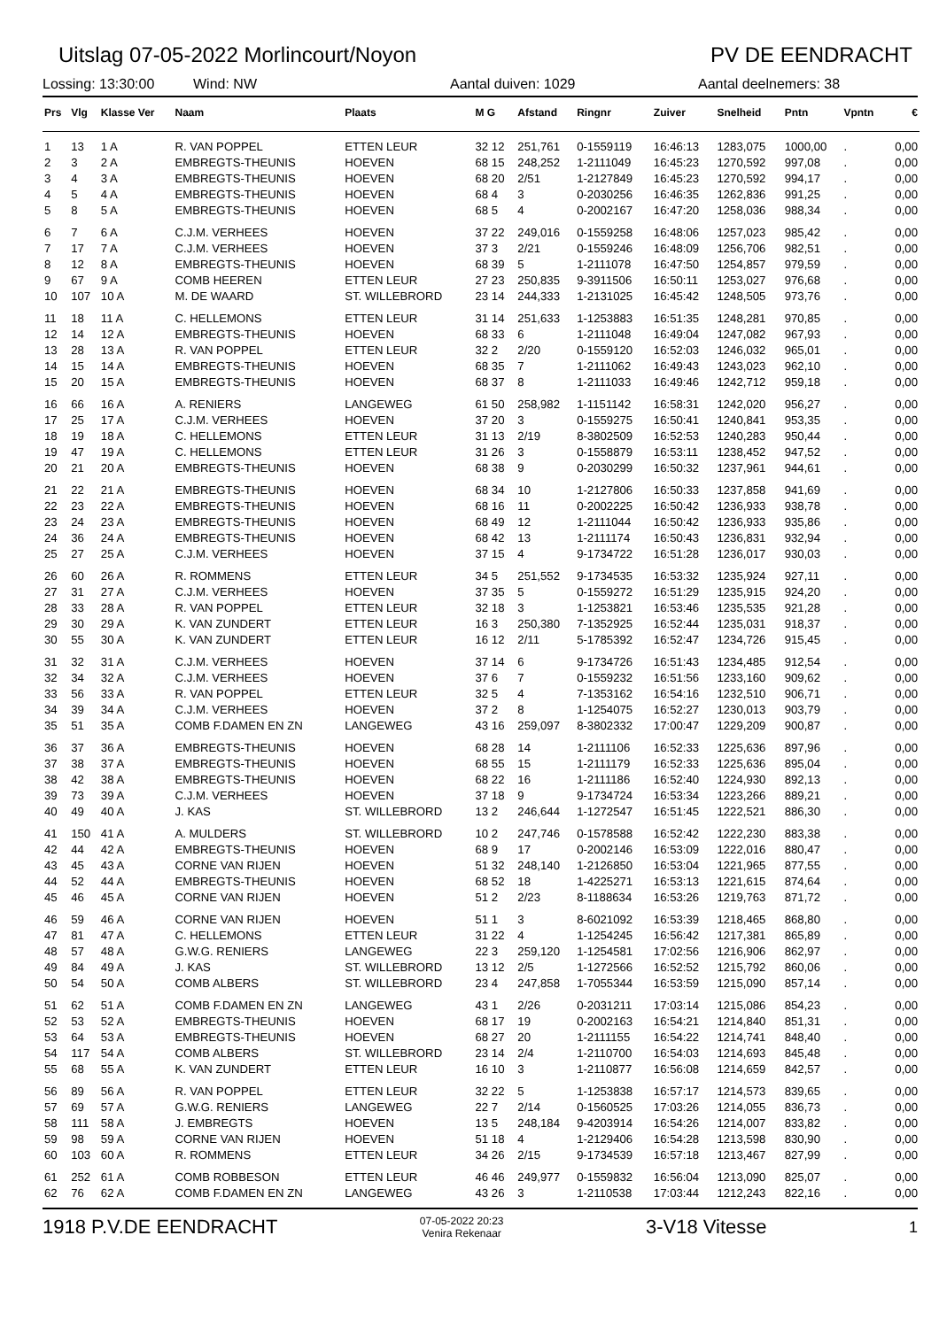Uitslag 07-05-2022 Morlincourt/Noyon PV DE EENDRACHT
Lossing: 13:30:00 Wind: NW Aantal duiven: 1029 Aantal deelnemers: 38
| Prs | Vlg | Klasse Ver | Naam | Plaats | M G | Afstand | Ringnr | Zuiver | Snelheid | Pntn | Vpntn | € |
| --- | --- | --- | --- | --- | --- | --- | --- | --- | --- | --- | --- | --- |
| 1 | 13 | 1 A | R. VAN POPPEL | ETTEN LEUR | 32 12 | 251,761 | 0-1559119 | 16:46:13 | 1283,075 | 1000,00 | . | 0,00 |
| 2 | 3 | 2 A | EMBREGTS-THEUNIS | HOEVEN | 68 15 | 248,252 | 1-2111049 | 16:45:23 | 1270,592 | 997,08 | . | 0,00 |
| 3 | 4 | 3 A | EMBREGTS-THEUNIS | HOEVEN | 68 20 | 2/51 | 1-2127849 | 16:45:23 | 1270,592 | 994,17 | . | 0,00 |
| 4 | 5 | 4 A | EMBREGTS-THEUNIS | HOEVEN | 68 4 | 3 | 0-2030256 | 16:46:35 | 1262,836 | 991,25 | . | 0,00 |
| 5 | 8 | 5 A | EMBREGTS-THEUNIS | HOEVEN | 68 5 | 4 | 0-2002167 | 16:47:20 | 1258,036 | 988,34 | . | 0,00 |
| 6 | 7 | 6 A | C.J.M. VERHEES | HOEVEN | 37 22 | 249,016 | 0-1559258 | 16:48:06 | 1257,023 | 985,42 | . | 0,00 |
| 7 | 17 | 7 A | C.J.M. VERHEES | HOEVEN | 37 3 | 2/21 | 0-1559246 | 16:48:09 | 1256,706 | 982,51 | . | 0,00 |
| 8 | 12 | 8 A | EMBREGTS-THEUNIS | HOEVEN | 68 39 | 5 | 1-2111078 | 16:47:50 | 1254,857 | 979,59 | . | 0,00 |
| 9 | 67 | 9 A | COMB HEEREN | ETTEN LEUR | 27 23 | 250,835 | 9-3911506 | 16:50:11 | 1253,027 | 976,68 | . | 0,00 |
| 10 | 107 | 10 A | M. DE WAARD | ST. WILLEBRORD | 23 14 | 244,333 | 1-2131025 | 16:45:42 | 1248,505 | 973,76 | . | 0,00 |
| 11 | 18 | 11 A | C. HELLEMONS | ETTEN LEUR | 31 14 | 251,633 | 1-1253883 | 16:51:35 | 1248,281 | 970,85 | . | 0,00 |
| 12 | 14 | 12 A | EMBREGTS-THEUNIS | HOEVEN | 68 33 | 6 | 1-2111048 | 16:49:04 | 1247,082 | 967,93 | . | 0,00 |
| 13 | 28 | 13 A | R. VAN POPPEL | ETTEN LEUR | 32 2 | 2/20 | 0-1559120 | 16:52:03 | 1246,032 | 965,01 | . | 0,00 |
| 14 | 15 | 14 A | EMBREGTS-THEUNIS | HOEVEN | 68 35 | 7 | 1-2111062 | 16:49:43 | 1243,023 | 962,10 | . | 0,00 |
| 15 | 20 | 15 A | EMBREGTS-THEUNIS | HOEVEN | 68 37 | 8 | 1-2111033 | 16:49:46 | 1242,712 | 959,18 | . | 0,00 |
| 16 | 66 | 16 A | A. RENIERS | LANGEWEG | 61 50 | 258,982 | 1-1151142 | 16:58:31 | 1242,020 | 956,27 | . | 0,00 |
| 17 | 25 | 17 A | C.J.M. VERHEES | HOEVEN | 37 20 | 3 | 0-1559275 | 16:50:41 | 1240,841 | 953,35 | . | 0,00 |
| 18 | 19 | 18 A | C. HELLEMONS | ETTEN LEUR | 31 13 | 2/19 | 8-3802509 | 16:52:53 | 1240,283 | 950,44 | . | 0,00 |
| 19 | 47 | 19 A | C. HELLEMONS | ETTEN LEUR | 31 26 | 3 | 0-1558879 | 16:53:11 | 1238,452 | 947,52 | . | 0,00 |
| 20 | 21 | 20 A | EMBREGTS-THEUNIS | HOEVEN | 68 38 | 9 | 0-2030299 | 16:50:32 | 1237,961 | 944,61 | . | 0,00 |
| 21 | 22 | 21 A | EMBREGTS-THEUNIS | HOEVEN | 68 34 | 10 | 1-2127806 | 16:50:33 | 1237,858 | 941,69 | . | 0,00 |
| 22 | 23 | 22 A | EMBREGTS-THEUNIS | HOEVEN | 68 16 | 11 | 0-2002225 | 16:50:42 | 1236,933 | 938,78 | . | 0,00 |
| 23 | 24 | 23 A | EMBREGTS-THEUNIS | HOEVEN | 68 49 | 12 | 1-2111044 | 16:50:42 | 1236,933 | 935,86 | . | 0,00 |
| 24 | 36 | 24 A | EMBREGTS-THEUNIS | HOEVEN | 68 42 | 13 | 1-2111174 | 16:50:43 | 1236,831 | 932,94 | . | 0,00 |
| 25 | 27 | 25 A | C.J.M. VERHEES | HOEVEN | 37 15 | 4 | 9-1734722 | 16:51:28 | 1236,017 | 930,03 | . | 0,00 |
| 26 | 60 | 26 A | R. ROMMENS | ETTEN LEUR | 34 5 | 251,552 | 9-1734535 | 16:53:32 | 1235,924 | 927,11 | . | 0,00 |
| 27 | 31 | 27 A | C.J.M. VERHEES | HOEVEN | 37 35 | 5 | 0-1559272 | 16:51:29 | 1235,915 | 924,20 | . | 0,00 |
| 28 | 33 | 28 A | R. VAN POPPEL | ETTEN LEUR | 32 18 | 3 | 1-1253821 | 16:53:46 | 1235,535 | 921,28 | . | 0,00 |
| 29 | 30 | 29 A | K. VAN ZUNDERT | ETTEN LEUR | 16 3 | 250,380 | 7-1352925 | 16:52:44 | 1235,031 | 918,37 | . | 0,00 |
| 30 | 55 | 30 A | K. VAN ZUNDERT | ETTEN LEUR | 16 12 | 2/11 | 5-1785392 | 16:52:47 | 1234,726 | 915,45 | . | 0,00 |
| 31 | 32 | 31 A | C.J.M. VERHEES | HOEVEN | 37 14 | 6 | 9-1734726 | 16:51:43 | 1234,485 | 912,54 | . | 0,00 |
| 32 | 34 | 32 A | C.J.M. VERHEES | HOEVEN | 37 6 | 7 | 0-1559232 | 16:51:56 | 1233,160 | 909,62 | . | 0,00 |
| 33 | 56 | 33 A | R. VAN POPPEL | ETTEN LEUR | 32 5 | 4 | 7-1353162 | 16:54:16 | 1232,510 | 906,71 | . | 0,00 |
| 34 | 39 | 34 A | C.J.M. VERHEES | HOEVEN | 37 2 | 8 | 1-1254075 | 16:52:27 | 1230,013 | 903,79 | . | 0,00 |
| 35 | 51 | 35 A | COMB F.DAMEN EN ZN | LANGEWEG | 43 16 | 259,097 | 8-3802332 | 17:00:47 | 1229,209 | 900,87 | . | 0,00 |
| 36 | 37 | 36 A | EMBREGTS-THEUNIS | HOEVEN | 68 28 | 14 | 1-2111106 | 16:52:33 | 1225,636 | 897,96 | . | 0,00 |
| 37 | 38 | 37 A | EMBREGTS-THEUNIS | HOEVEN | 68 55 | 15 | 1-2111179 | 16:52:33 | 1225,636 | 895,04 | . | 0,00 |
| 38 | 42 | 38 A | EMBREGTS-THEUNIS | HOEVEN | 68 22 | 16 | 1-2111186 | 16:52:40 | 1224,930 | 892,13 | . | 0,00 |
| 39 | 73 | 39 A | C.J.M. VERHEES | HOEVEN | 37 18 | 9 | 9-1734724 | 16:53:34 | 1223,266 | 889,21 | . | 0,00 |
| 40 | 49 | 40 A | J. KAS | ST. WILLEBRORD | 13 2 | 246,644 | 1-1272547 | 16:51:45 | 1222,521 | 886,30 | . | 0,00 |
| 41 | 150 | 41 A | A. MULDERS | ST. WILLEBRORD | 10 2 | 247,746 | 0-1578588 | 16:52:42 | 1222,230 | 883,38 | . | 0,00 |
| 42 | 44 | 42 A | EMBREGTS-THEUNIS | HOEVEN | 68 9 | 17 | 0-2002146 | 16:53:09 | 1222,016 | 880,47 | . | 0,00 |
| 43 | 45 | 43 A | CORNE VAN RIJEN | HOEVEN | 51 32 | 248,140 | 1-2126850 | 16:53:04 | 1221,965 | 877,55 | . | 0,00 |
| 44 | 52 | 44 A | EMBREGTS-THEUNIS | HOEVEN | 68 52 | 18 | 1-4225271 | 16:53:13 | 1221,615 | 874,64 | . | 0,00 |
| 45 | 46 | 45 A | CORNE VAN RIJEN | HOEVEN | 51 2 | 2/23 | 8-1188634 | 16:53:26 | 1219,763 | 871,72 | . | 0,00 |
| 46 | 59 | 46 A | CORNE VAN RIJEN | HOEVEN | 51 1 | 3 | 8-6021092 | 16:53:39 | 1218,465 | 868,80 | . | 0,00 |
| 47 | 81 | 47 A | C. HELLEMONS | ETTEN LEUR | 31 22 | 4 | 1-1254245 | 16:56:42 | 1217,381 | 865,89 | . | 0,00 |
| 48 | 57 | 48 A | G.W.G. RENIERS | LANGEWEG | 22 3 | 259,120 | 1-1254581 | 17:02:56 | 1216,906 | 862,97 | . | 0,00 |
| 49 | 84 | 49 A | J. KAS | ST. WILLEBRORD | 13 12 | 2/5 | 1-1272566 | 16:52:52 | 1215,792 | 860,06 | . | 0,00 |
| 50 | 54 | 50 A | COMB ALBERS | ST. WILLEBRORD | 23 4 | 247,858 | 1-7055344 | 16:53:59 | 1215,090 | 857,14 | . | 0,00 |
| 51 | 62 | 51 A | COMB F.DAMEN EN ZN | LANGEWEG | 43 1 | 2/26 | 0-2031211 | 17:03:14 | 1215,086 | 854,23 | . | 0,00 |
| 52 | 53 | 52 A | EMBREGTS-THEUNIS | HOEVEN | 68 17 | 19 | 0-2002163 | 16:54:21 | 1214,840 | 851,31 | . | 0,00 |
| 53 | 64 | 53 A | EMBREGTS-THEUNIS | HOEVEN | 68 27 | 20 | 1-2111155 | 16:54:22 | 1214,741 | 848,40 | . | 0,00 |
| 54 | 117 | 54 A | COMB ALBERS | ST. WILLEBRORD | 23 14 | 2/4 | 1-2110700 | 16:54:03 | 1214,693 | 845,48 | . | 0,00 |
| 55 | 68 | 55 A | K. VAN ZUNDERT | ETTEN LEUR | 16 10 | 3 | 1-2110877 | 16:56:08 | 1214,659 | 842,57 | . | 0,00 |
| 56 | 89 | 56 A | R. VAN POPPEL | ETTEN LEUR | 32 22 | 5 | 1-1253838 | 16:57:17 | 1214,573 | 839,65 | . | 0,00 |
| 57 | 69 | 57 A | G.W.G. RENIERS | LANGEWEG | 22 7 | 2/14 | 0-1560525 | 17:03:26 | 1214,055 | 836,73 | . | 0,00 |
| 58 | 111 | 58 A | J. EMBREGTS | HOEVEN | 13 5 | 248,184 | 9-4203914 | 16:54:26 | 1214,007 | 833,82 | . | 0,00 |
| 59 | 98 | 59 A | CORNE VAN RIJEN | HOEVEN | 51 18 | 4 | 1-2129406 | 16:54:28 | 1213,598 | 830,90 | . | 0,00 |
| 60 | 103 | 60 A | R. ROMMENS | ETTEN LEUR | 34 26 | 2/15 | 9-1734539 | 16:57:18 | 1213,467 | 827,99 | . | 0,00 |
| 61 | 252 | 61 A | COMB ROBBESON | ETTEN LEUR | 46 46 | 249,977 | 0-1559832 | 16:56:04 | 1213,090 | 825,07 | . | 0,00 |
| 62 | 76 | 62 A | COMB F.DAMEN EN ZN | LANGEWEG | 43 26 | 3 | 1-2110538 | 17:03:44 | 1212,243 | 822,16 | . | 0,00 |
1918 P.V.DE EENDRACHT 07-05-2022 20:23
Venira Rekenaar 3-V18 Vitesse 1